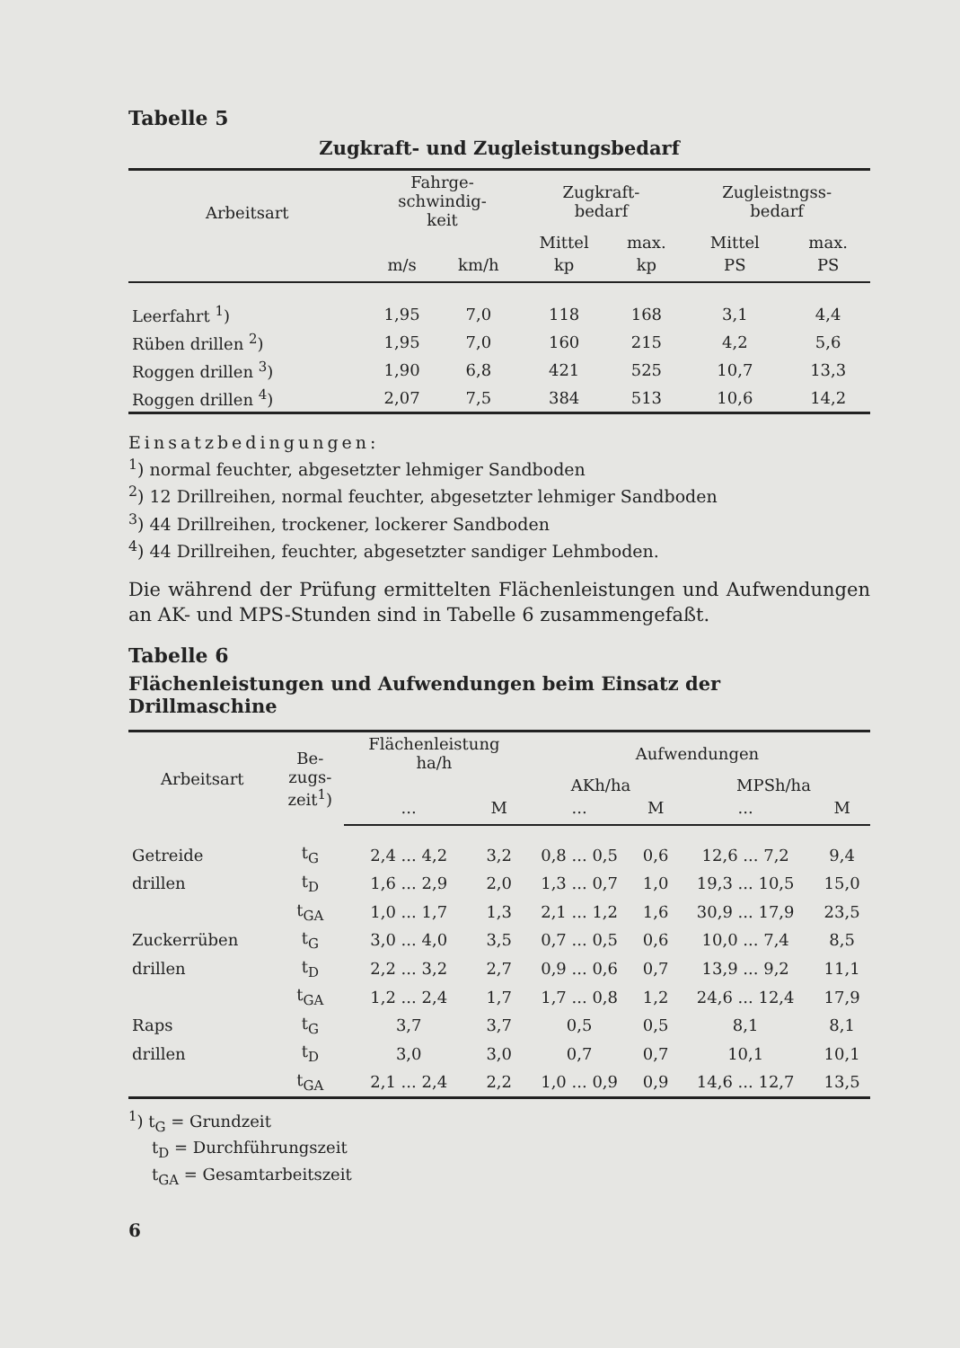Tabelle 5
Zugkraft- und Zugleistungsbedarf
| Arbeitsart | Fahrge- schwindig- keit | | Zugkraft- bedarf | | Zugleistngss- bedarf | |
| --- | --- | --- | --- | --- | --- | --- |
| | | | Mittel | max. | Mittel | max. |
| | m/s | km/h | kp | kp | PS | PS |
| Leerfahrt <sup>1</sup>) | 1,95 | 7,0 | 118 | 168 | 3,1 | 4,4 |
| Rüben drillen <sup>2</sup>) | 1,95 | 7,0 | 160 | 215 | 4,2 | 5,6 |
| Roggen drillen <sup>3</sup>) | 1,90 | 6,8 | 421 | 525 | 10,7 | 13,3 |
| Roggen drillen <sup>4</sup>) | 2,07 | 7,5 | 384 | 513 | 10,6 | 14,2 |
Einsatzbedingungen:
<sup>1</sup>) normal feuchter, abgesetzter lehmiger Sandboden
<sup>2</sup>) 12 Drillreihen, normal feuchter, abgesetzter lehmiger Sandboden
<sup>3</sup>) 44 Drillreihen, trockener, lockerer Sandboden
<sup>4</sup>) 44 Drillreihen, feuchter, abgesetzter sandiger Lehmboden.
Die während der Prüfung ermittelten Flächenleistungen und Aufwendungen an AK- und MPS-Stunden sind in Tabelle 6 zusammengefaßt.
Tabelle 6
Flächenleistungen und Aufwendungen beim Einsatz der Drillmaschine
| Arbeitsart | Be- zugs- zeit<sup>1</sup>) | Flächenleistung ha/h | | Aufwendungen | | | |
| --- | --- | --- | --- | --- | --- | --- | --- |
| | | | | AKh/ha | | MPSh/ha | |
| | | ... | M | ... | M | ... | M |
| Getreide | t<sub>G</sub> | 2,4 ... 4,2 | 3,2 | 0,8 ... 0,5 | 0,6 | 12,6 ... 7,2 | 9,4 |
| drillen | t<sub>D</sub> | 1,6 ... 2,9 | 2,0 | 1,3 ... 0,7 | 1,0 | 19,3 ... 10,5 | 15,0 |
| | t<sub>GA</sub> | 1,0 ... 1,7 | 1,3 | 2,1 ... 1,2 | 1,6 | 30,9 ... 17,9 | 23,5 |
| Zuckerrüben | t<sub>G</sub> | 3,0 ... 4,0 | 3,5 | 0,7 ... 0,5 | 0,6 | 10,0 ... 7,4 | 8,5 |
| drillen | t<sub>D</sub> | 2,2 ... 3,2 | 2,7 | 0,9 ... 0,6 | 0,7 | 13,9 ... 9,2 | 11,1 |
| | t<sub>GA</sub> | 1,2 ... 2,4 | 1,7 | 1,7 ... 0,8 | 1,2 | 24,6 ... 12,4 | 17,9 |
| Raps | t<sub>G</sub> | 3,7 | 3,7 | 0,5 | 0,5 | 8,1 | 8,1 |
| drillen | t<sub>D</sub> | 3,0 | 3,0 | 0,7 | 0,7 | 10,1 | 10,1 |
| | t<sub>GA</sub> | 2,1 ... 2,4 | 2,2 | 1,0 ... 0,9 | 0,9 | 14,6 ... 12,7 | 13,5 |
<sup>1</sup>) t<sub>G</sub> = Grundzeit
t<sub>D</sub> = Durchführungszeit
t<sub>GA</sub> = Gesamtarbeitszeit
6